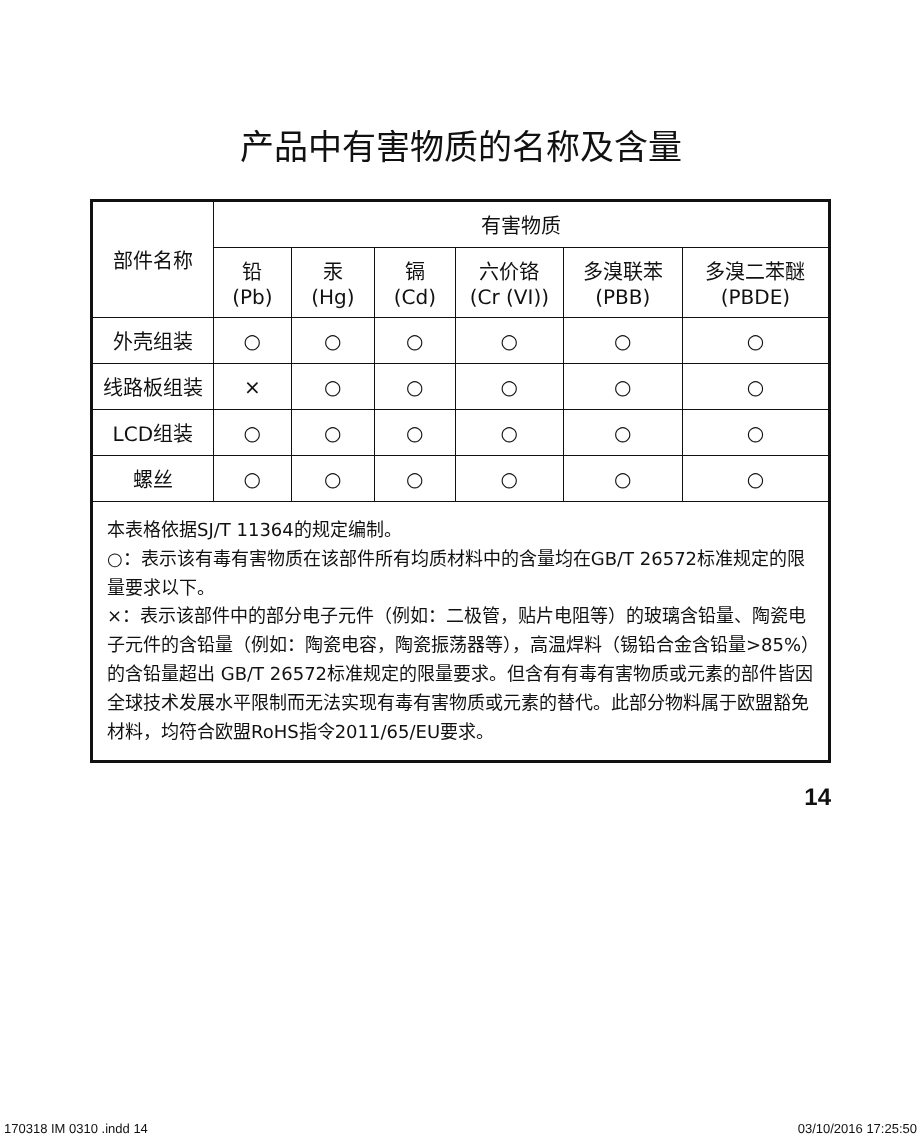产品中有害物质的名称及含量
| 部件名称 | 有害物质 | | | | | |
| --- | --- | --- | --- | --- | --- | --- |
| | 铅 (Pb) | 汞 (Hg) | 镉 (Cd) | 六价铬 (Cr (VI)) | 多溴联苯 (PBB) | 多溴二苯醚 (PBDE) |
| 外壳组装 | ○ | ○ | ○ | ○ | ○ | ○ |
| 线路板组装 | × | ○ | ○ | ○ | ○ | ○ |
| LCD组装 | ○ | ○ | ○ | ○ | ○ | ○ |
| 螺丝 | ○ | ○ | ○ | ○ | ○ | ○ |
| 本表格依据SJ/T 11364的规定编制。 ○：表示该有毒有害物质在该部件所有均质材料中的含量均在GB/T 26572标准规定的限量要求以下。 ×：表示该部件中的部分电子元件（例如：二极管，贴片电阻等）的玻璃含铅量、陶瓷电子元件的含铅量（例如：陶瓷电容，陶瓷振荡器等），高温焊料（锡铅合金含铅量>85%）的含铅量超出 GB/T 26572标准规定的限量要求。但含有有毒有害物质或元素的部件皆因全球技术发展水平限制而无法实现有毒有害物质或元素的替代。此部分物料属于欧盟豁免材料，均符合欧盟RoHS指令2011/65/EU要求。 | | | | | | |
14
170318 IM 0310 .indd 14 03/10/2016 17:25:50